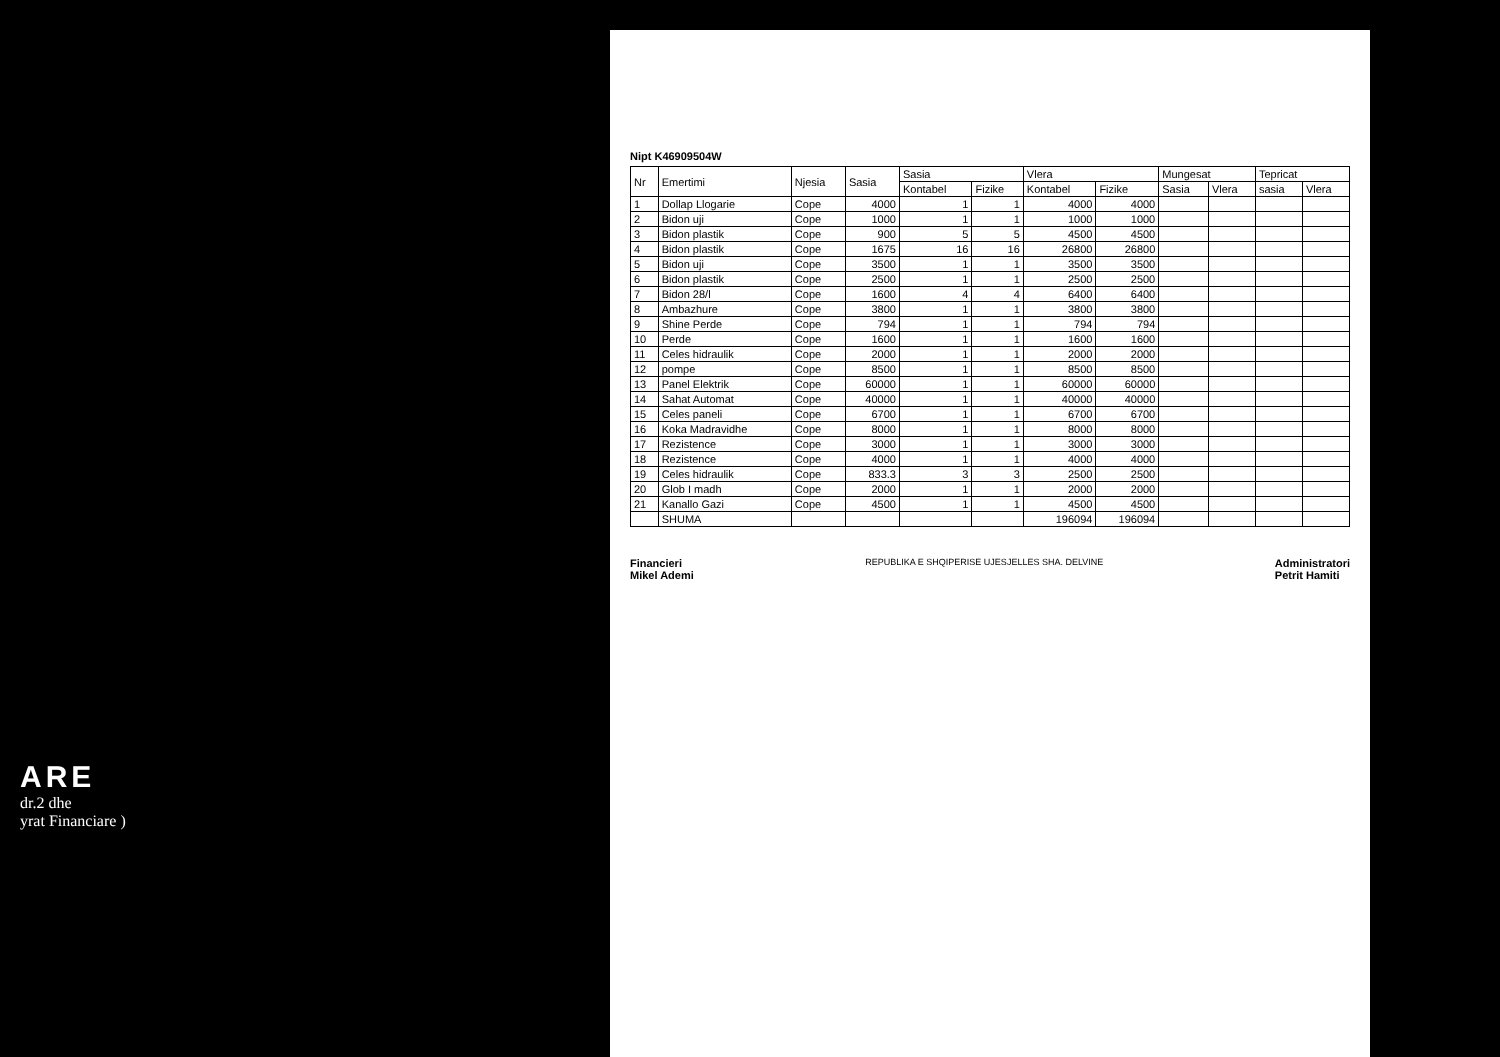ARE
dr.2 dhe
yrat Financiare )
Nipt K46909504W
| Nr | Emertimi | Njesia | Sasia | Sasia | | Vlera | | Mungesat | | Tepricat | |
| --- | --- | --- | --- | --- | --- | --- | --- | --- | --- | --- | --- |
| | | | | Kontabel | Fizike | Kontabel | Fizike | Sasia | Vlera | sasia | Vlera |
| 1 | Dollap Llogarie | Cope | 4000 | 1 | 1 | 4000 | 4000 | | | | |
| 2 | Bidon uji | Cope | 1000 | 1 | 1 | 1000 | 1000 | | | | |
| 3 | Bidon plastik | Cope | 900 | 5 | 5 | 4500 | 4500 | | | | |
| 4 | Bidon plastik | Cope | 1675 | 16 | 16 | 26800 | 26800 | | | | |
| 5 | Bidon uji | Cope | 3500 | 1 | 1 | 3500 | 3500 | | | | |
| 6 | Bidon plastik | Cope | 2500 | 1 | 1 | 2500 | 2500 | | | | |
| 7 | Bidon 28/l | Cope | 1600 | 4 | 4 | 6400 | 6400 | | | | |
| 8 | Ambazhure | Cope | 3800 | 1 | 1 | 3800 | 3800 | | | | |
| 9 | Shine Perde | Cope | 794 | 1 | 1 | 794 | 794 | | | | |
| 10 | Perde | Cope | 1600 | 1 | 1 | 1600 | 1600 | | | | |
| 11 | Celes hidraulik | Cope | 2000 | 1 | 1 | 2000 | 2000 | | | | |
| 12 | pompe | Cope | 8500 | 1 | 1 | 8500 | 8500 | | | | |
| 13 | Panel Elektrik | Cope | 60000 | 1 | 1 | 60000 | 60000 | | | | |
| 14 | Sahat Automat | Cope | 40000 | 1 | 1 | 40000 | 40000 | | | | |
| 15 | Celes paneli | Cope | 6700 | 1 | 1 | 6700 | 6700 | | | | |
| 16 | Koka Madravidhe | Cope | 8000 | 1 | 1 | 8000 | 8000 | | | | |
| 17 | Rezistence | Cope | 3000 | 1 | 1 | 3000 | 3000 | | | | |
| 18 | Rezistence | Cope | 4000 | 1 | 1 | 4000 | 4000 | | | | |
| 19 | Celes hidraulik | Cope | 833.3 | 3 | 3 | 2500 | 2500 | | | | |
| 20 | Glob I madh | Cope | 2000 | 1 | 1 | 2000 | 2000 | | | | |
| 21 | Kanallo Gazi | Cope | 4500 | 1 | 1 | 4500 | 4500 | | | | |
| | SHUMA | | | | | 196094 | 196094 | | | | |
Financieri
Mikel Ademi
REPUBLIKA E SHQIPERISE UJESJELLES SHA. DELVINE
Administratori
Petrit Hamiti